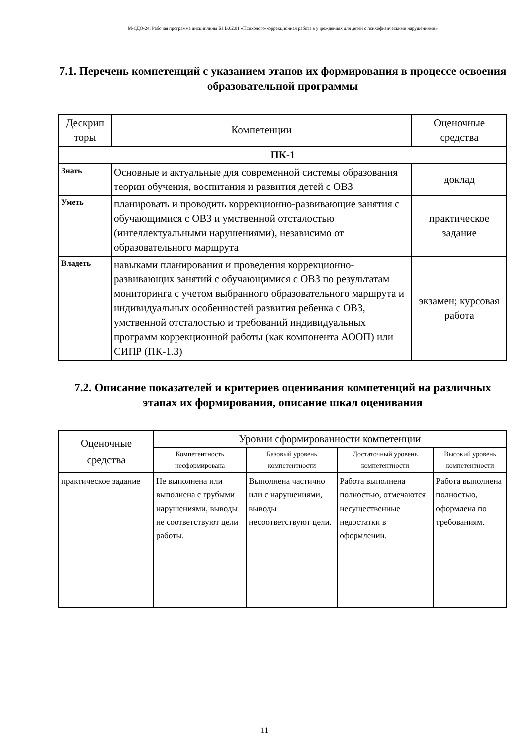М-СДО-24: Рабочая программа дисциплины Б1.В.02.01 «Психолого-коррекционная работа в учреждениях для детей с психофизическими нарушениями»
7.1. Перечень компетенций с указанием этапов их формирования в процессе освоения образовательной программы
| Дескрип торы | Компетенции | Оценочные средства |
| --- | --- | --- |
| ПК-1 | | |
| Знать | Основные и актуальные для современной системы образования теории обучения, воспитания и развития детей с ОВЗ | доклад |
| Уметь | планировать и проводить коррекционно-развивающие занятия с обучающимися с ОВЗ и умственной отсталостью (интеллектуальными нарушениями), независимо от образовательного маршрута | практическое задание |
| Владеть | навыками планирования и проведения коррекционно-развивающих занятий с обучающимися с ОВЗ по результатам мониторинга с учетом выбранного образовательного маршрута и индивидуальных особенностей развития ребенка с ОВЗ, умственной отсталостью и требований индивидуальных программ коррекционной работы (как компонента АООП) или СИПР (ПК-1.3) | экзамен; курсовая работа |
7.2. Описание показателей и критериев оценивания компетенций на различных этапах их формирования, описание шкал оценивания
| Оценочные средства | Уровни сформированности компетенции | | | |
| --- | --- | --- | --- | --- |
| | Компетентность несформирована | Базовый уровень компетентности | Достаточный уровень компетентности | Высокий уровень компетентности |
| практическое задание | Не выполнена или выполнена с грубыми нарушениями, выводы не соответствуют цели работы. | Выполнена частично или с нарушениями, выводы несоответствуют цели. | Работа выполнена полностью, отмечаются несущественные недостатки в оформлении. | Работа выполнена полностью, оформлена по требованиям. |
11